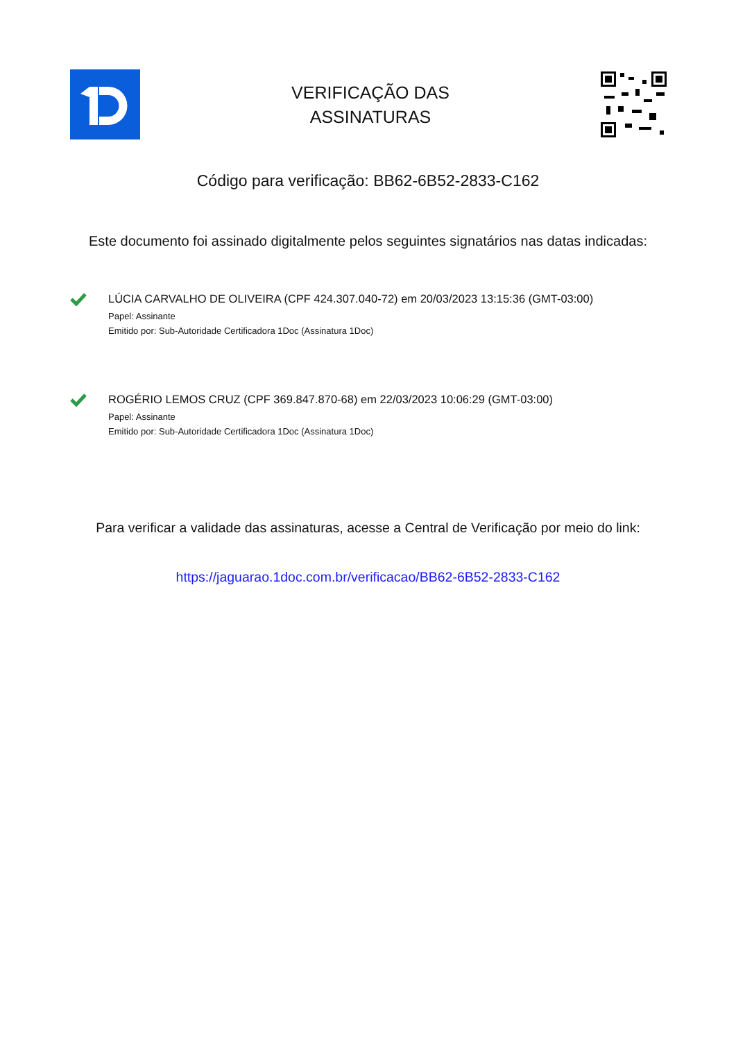VERIFICAÇÃO DAS
ASSINATURAS
Código para verificação: BB62-6B52-2833-C162
Este documento foi assinado digitalmente pelos seguintes signatários nas datas indicadas:
LÚCIA CARVALHO DE OLIVEIRA (CPF 424.307.040-72) em 20/03/2023 13:15:36 (GMT-03:00)
Papel: Assinante
Emitido por: Sub-Autoridade Certificadora 1Doc (Assinatura 1Doc)
ROGÉRIO LEMOS CRUZ (CPF 369.847.870-68) em 22/03/2023 10:06:29 (GMT-03:00)
Papel: Assinante
Emitido por: Sub-Autoridade Certificadora 1Doc (Assinatura 1Doc)
Para verificar a validade das assinaturas, acesse a Central de Verificação por meio do link:
https://jaguarao.1doc.com.br/verificacao/BB62-6B52-2833-C162